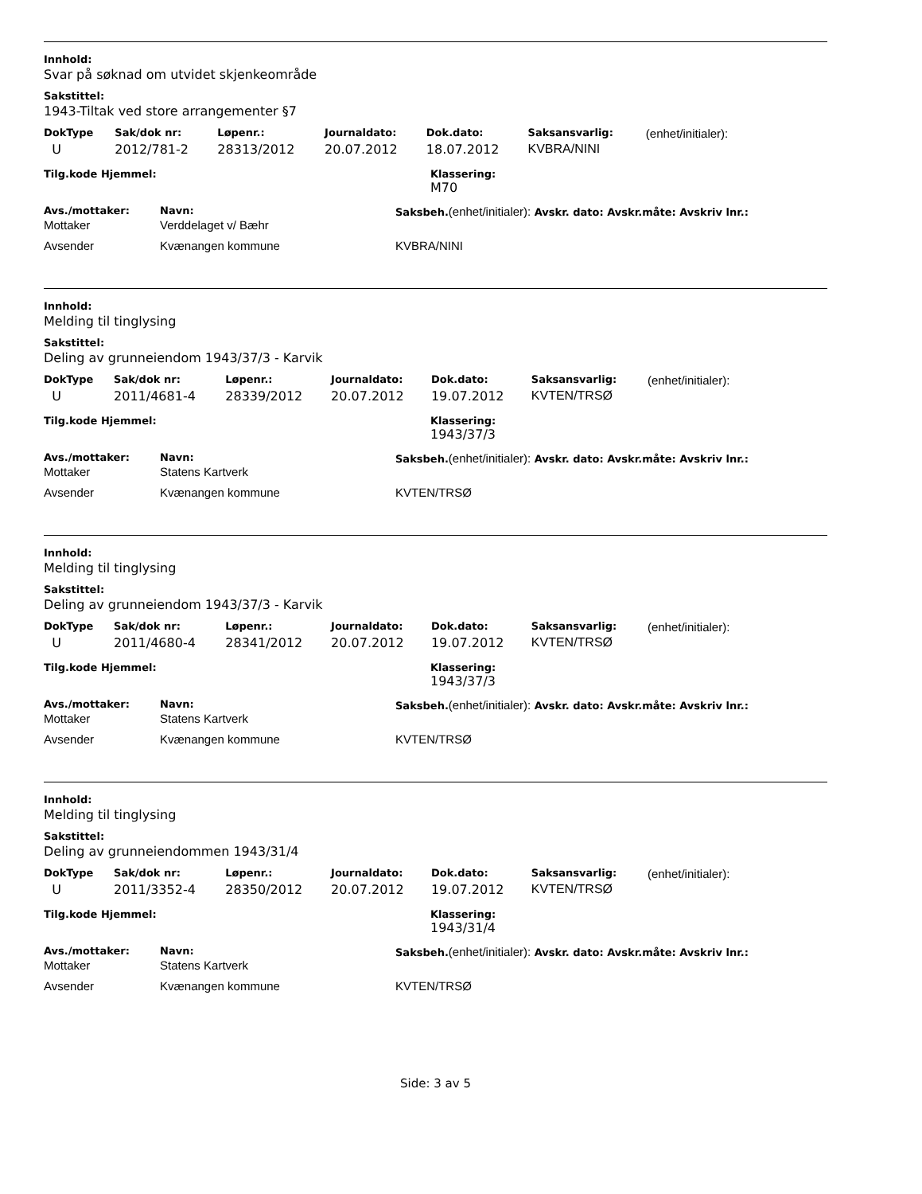Innhold:
Svar på søknad om utvidet skjenkeområde
Sakstittel:
1943-Tiltak ved store arrangementer §7
| DokType | Sak/dok nr: | Løpenr.: | Journaldato: | Dok.dato: | Saksansvarlig: | (enhet/initialer): |
| --- | --- | --- | --- | --- | --- | --- |
| U | 2012/781-2 | 28313/2012 | 20.07.2012 | 18.07.2012 | KVBRA/NINI | |
| Tilg.kode Hjemmel: | Klassering: M70 |
| --- | --- |
| Avs./mottaker: | Navn: | Saksbeh. (enhet/initialer): Avskr. dato: Avskr.måte: Avskriv lnr.: |
| --- | --- | --- |
| Mottaker | Verddelaget v/ Bæhr | |
| Avsender | Kvænangen kommune | KVBRA/NINI |
Innhold:
Melding til tinglysing
Sakstittel:
Deling av grunneiendom 1943/37/3 - Karvik
| DokType | Sak/dok nr: | Løpenr.: | Journaldato: | Dok.dato: | Saksansvarlig: | (enhet/initialer): |
| --- | --- | --- | --- | --- | --- | --- |
| U | 2011/4681-4 | 28339/2012 | 20.07.2012 | 19.07.2012 | KVTEN/TRSØ | |
| Tilg.kode Hjemmel: | Klassering: 1943/37/3 |
| --- | --- |
| Avs./mottaker: | Navn: | Saksbeh. (enhet/initialer): Avskr. dato: Avskr.måte: Avskriv lnr.: |
| --- | --- | --- |
| Mottaker | Statens Kartverk | |
| Avsender | Kvænangen kommune | KVTEN/TRSØ |
Innhold:
Melding til tinglysing
Sakstittel:
Deling av grunneiendom 1943/37/3 - Karvik
| DokType | Sak/dok nr: | Løpenr.: | Journaldato: | Dok.dato: | Saksansvarlig: | (enhet/initialer): |
| --- | --- | --- | --- | --- | --- | --- |
| U | 2011/4680-4 | 28341/2012 | 20.07.2012 | 19.07.2012 | KVTEN/TRSØ | |
| Tilg.kode Hjemmel: | Klassering: 1943/37/3 |
| --- | --- |
| Avs./mottaker: | Navn: | Saksbeh. (enhet/initialer): Avskr. dato: Avskr.måte: Avskriv lnr.: |
| --- | --- | --- |
| Mottaker | Statens Kartverk | |
| Avsender | Kvænangen kommune | KVTEN/TRSØ |
Innhold:
Melding til tinglysing
Sakstittel:
Deling av grunneiendommen 1943/31/4
| DokType | Sak/dok nr: | Løpenr.: | Journaldato: | Dok.dato: | Saksansvarlig: | (enhet/initialer): |
| --- | --- | --- | --- | --- | --- | --- |
| U | 2011/3352-4 | 28350/2012 | 20.07.2012 | 19.07.2012 | KVTEN/TRSØ | |
| Tilg.kode Hjemmel: | Klassering: 1943/31/4 |
| --- | --- |
| Avs./mottaker: | Navn: | Saksbeh. (enhet/initialer): Avskr. dato: Avskr.måte: Avskriv lnr.: |
| --- | --- | --- |
| Mottaker | Statens Kartverk | |
| Avsender | Kvænangen kommune | KVTEN/TRSØ |
Side: 3 av 5